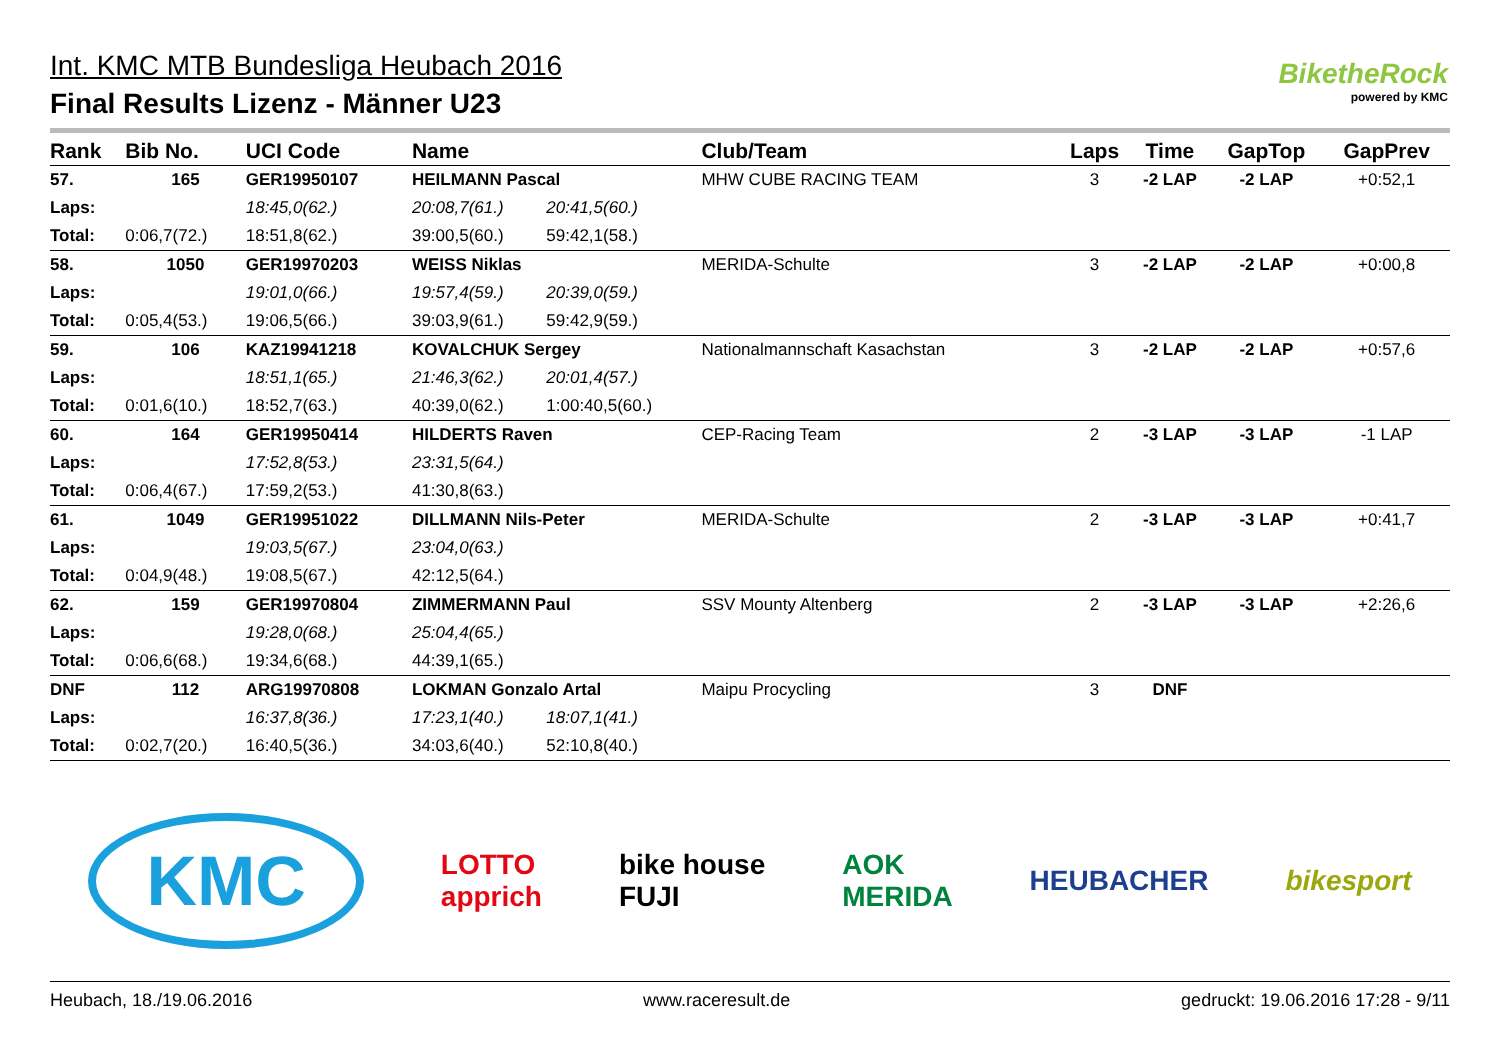Int. KMC MTB Bundesliga Heubach 2016
Final Results Lizenz - Männer U23
BiketheRock
powered by KMC
| Rank | Bib No. | UCI Code | Name | | Club/Team | Laps | Time | GapTop | GapPrev |
| --- | --- | --- | --- | --- | --- | --- | --- | --- | --- |
| 57. | 165 | GER19950107 | HEILMANN Pascal | | MHW CUBE RACING TEAM | 3 | -2 LAP | -2 LAP | +0:52,1 |
| Laps: | | 18:45,0(62.) | 20:08,7(61.) | 20:41,5(60.) | | | | | |
| Total: | 0:06,7(72.) | 18:51,8(62.) | 39:00,5(60.) | 59:42,1(58.) | | | | | |
| 58. | 1050 | GER19970203 | WEISS Niklas | | MERIDA-Schulte | 3 | -2 LAP | -2 LAP | +0:00,8 |
| Laps: | | 19:01,0(66.) | 19:57,4(59.) | 20:39,0(59.) | | | | | |
| Total: | 0:05,4(53.) | 19:06,5(66.) | 39:03,9(61.) | 59:42,9(59.) | | | | | |
| 59. | 106 | KAZ19941218 | KOVALCHUK Sergey | | Nationalmannschaft Kasachstan | 3 | -2 LAP | -2 LAP | +0:57,6 |
| Laps: | | 18:51,1(65.) | 21:46,3(62.) | 20:01,4(57.) | | | | | |
| Total: | 0:01,6(10.) | 18:52,7(63.) | 40:39,0(62.) | 1:00:40,5(60.) | | | | | |
| 60. | 164 | GER19950414 | HILDERTS Raven | | CEP-Racing Team | 2 | -3 LAP | -3 LAP | -1 LAP |
| Laps: | | 17:52,8(53.) | 23:31,5(64.) | | | | | | |
| Total: | 0:06,4(67.) | 17:59,2(53.) | 41:30,8(63.) | | | | | | |
| 61. | 1049 | GER19951022 | DILLMANN Nils-Peter | | MERIDA-Schulte | 2 | -3 LAP | -3 LAP | +0:41,7 |
| Laps: | | 19:03,5(67.) | 23:04,0(63.) | | | | | | |
| Total: | 0:04,9(48.) | 19:08,5(67.) | 42:12,5(64.) | | | | | | |
| 62. | 159 | GER19970804 | ZIMMERMANN Paul | | SSV Mounty Altenberg | 2 | -3 LAP | -3 LAP | +2:26,6 |
| Laps: | | 19:28,0(68.) | 25:04,4(65.) | | | | | | |
| Total: | 0:06,6(68.) | 19:34,6(68.) | 44:39,1(65.) | | | | | | |
| DNF | 112 | ARG19970808 | LOKMAN Gonzalo Artal | | Maipu Procycling | 3 | DNF | | |
| Laps: | | 16:37,8(36.) | 17:23,1(40.) | 18:07,1(41.) | | | | | |
| Total: | 0:02,7(20.) | 16:40,5(36.) | 34:03,6(40.) | 52:10,8(40.) | | | | | |
KMC LOTTO
apprich bike house
FUJI AOK
MERIDA HEUBACHER bikesport
Heubach, 18./19.06.2016 www.raceresult.de gedruckt: 19.06.2016 17:28 - 9/11